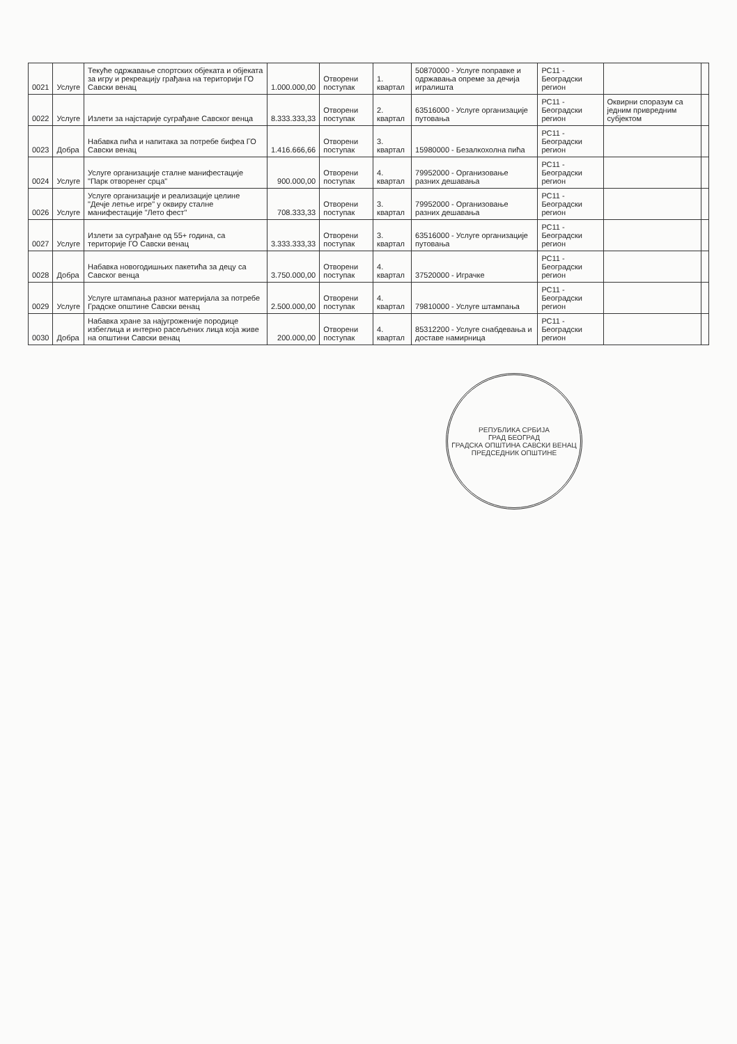| 0021 | Услуге | Текуће одржавање спортских објеката и објеката за игру и рекреацију грађана на територији ГО Савски венац | 1.000.000,00 | Отворени поступак | 1. квартал | 50870000 - Услуге поправке и одржавања опреме за дечија игралишта | РС11 - Београдски регион | | |
| 0022 | Услуге | Излети за најстарије суграђане Савског венца | 8.333.333,33 | Отворени поступак | 2. квартал | 63516000 - Услуге организације путовања | РС11 - Београдски регион | Оквирни споразум са једним привредним субјектом | |
| 0023 | Добра | Набавка пића и напитака за потребе бифеа ГО Савски венац | 1.416.666,66 | Отворени поступак | 3. квартал | 15980000 - Безалкохолна пића | РС11 - Београдски регион | | |
| 0024 | Услуге | Услуге организације сталне манифестације "Парк отворенег срца" | 900.000,00 | Отворени поступак | 4. квартал | 79952000 - Организовање разних дешавања | РС11 - Београдски регион | | |
| 0026 | Услуге | Услуге организације и реализације целине "Дечје летње игре" у оквиру сталне манифестације "Лето фест" | 708.333,33 | Отворени поступак | 3. квартал | 79952000 - Организовање разних дешавања | РС11 - Београдски регион | | |
| 0027 | Услуге | Излети за суграђане од 55+ година, са територије ГО Савски венац | 3.333.333,33 | Отворени поступак | 3. квартал | 63516000 - Услуге организације путовања | РС11 - Београдски регион | | |
| 0028 | Добра | Набавка новогодишњих пакетића за децу са Савског венца | 3.750.000,00 | Отворени поступак | 4. квартал | 37520000 - Играчке | РС11 - Београдски регион | | |
| 0029 | Услуге | Услуге штампања разног материјала за потребе Градске општине Савски венац | 2.500.000,00 | Отворени поступак | 4. квартал | 79810000 - Услуге штампања | РС11 - Београдски регион | | |
| 0030 | Добра | Набавка хране за најугроженије породице избеглица и интерно расељених лица која живе на општини Савски венац | 200.000,00 | Отворени поступак | 4. квартал | 85312200 - Услуге снабдевања и доставе намирница | РС11 - Београдски регион | | |
РЕПУБЛИКА СРБИЈА
ГРАД БЕОГРАД
ГРАДСКА ОПШТИНА САВСКИ ВЕНАЦ
ПРЕДСЕДНИК ОПШТИНЕ